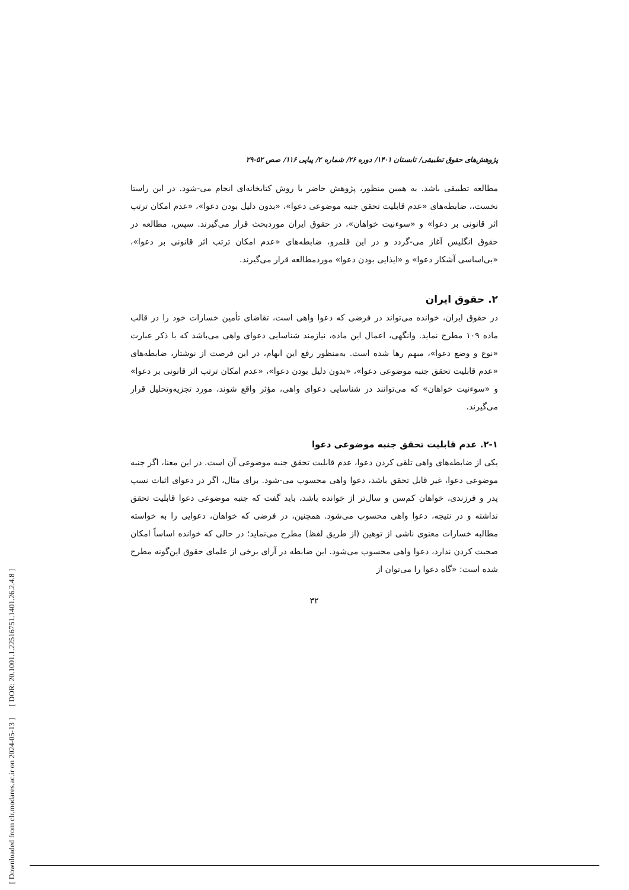[ DOR: 20.1001.1.22516751.1401.26.2.4.8 ]
[ Downloaded from clr.modares.ac.ir on 2024-05-13 ]
پژوهش‌های حقوق تطبیقی/ تابستان ۱۴۰۱/ دوره ۲۶/ شماره ۲/ پیاپی ۱۱۶/ صص ۵۲-۲۹
مطالعه تطبیقی باشد. به همین منظور، پژوهش حاضر با روش کتابخانه‌ای انجام می-شود. در این راستا نخست،، ضابطه‌های «عدم قابلیت تحقق جنبه موضوعی دعوا»، «بدون دلیل بودن دعوا»، «عدم امکان ترتب اثر قانونی بر دعوا» و «سوءنیت خواهان»، در حقوق ایران موردبحث قرار می‌گیرند. سپس، مطالعه در حقوق انگلیس آغاز می-گردد و در این قلمرو، ضابطه‌های «عدم امکان ترتب اثر قانونی بر دعوا»، «بی‌اساسی آشکار دعوا» و «ایذایی بودن دعوا» موردمطالعه قرار می‌گیرند.
۲. حقوق ایران
در حقوق ایران، خوانده می‌تواند در فرضی که دعوا واهی است، تقاضای تأمین خسارات خود را در قالب ماده ۱۰۹ مطرح نماید. وانگهی، اعمال این ماده، نیازمند شناسایی دعوای واهی می‌باشد که با ذکر عبارت «نوع و وضع دعوا»، مبهم رها شده است. به‌منظور رفع این ابهام، در این فرصت از نوشتار، ضابطه‌های «عدم قابلیت تحقق جنبه موضوعی دعوا»، «بدون دلیل بودن دعوا»، «عدم امکان ترتب اثر قانونی بر دعوا» و «سوءنیت خواهان» که می‌توانند در شناسایی دعوای واهی، مؤثر واقع شوند، مورد تجزیه‌وتحلیل قرار می‌گیرند.
۲-۱. عدم قابلیت تحقق جنبه موضوعی دعوا
یکی از ضابطه‌های واهی تلقی کردن دعوا، عدم قابلیت تحقق جنبه موضوعی آن است. در این معنا، اگر جنبه موضوعی دعوا، غیر قابل تحقق باشد، دعوا واهی محسوب می-شود. برای مثال، اگر در دعوای اثبات نسب پدر و فرزندی، خواهان کم‌سن و سال‌تر از خوانده باشد، باید گفت که جنبه موضوعی دعوا قابلیت تحقق نداشته و در نتیجه، دعوا واهی محسوب می‌شود. همچنین، در فرضی که خواهان، دعوایی را به خواسته مطالبه خسارات معنوی ناشی از توهین (از طریق لفظ) مطرح می‌نماید؛ در حالی که خوانده اساساً امکان صحبت کردن ندارد، دعوا واهی محسوب می‌شود. این ضابطه در آرای برخی از علمای حقوق این‌گونه مطرح شده است: «گاه دعوا را می‌توان از
۳۲